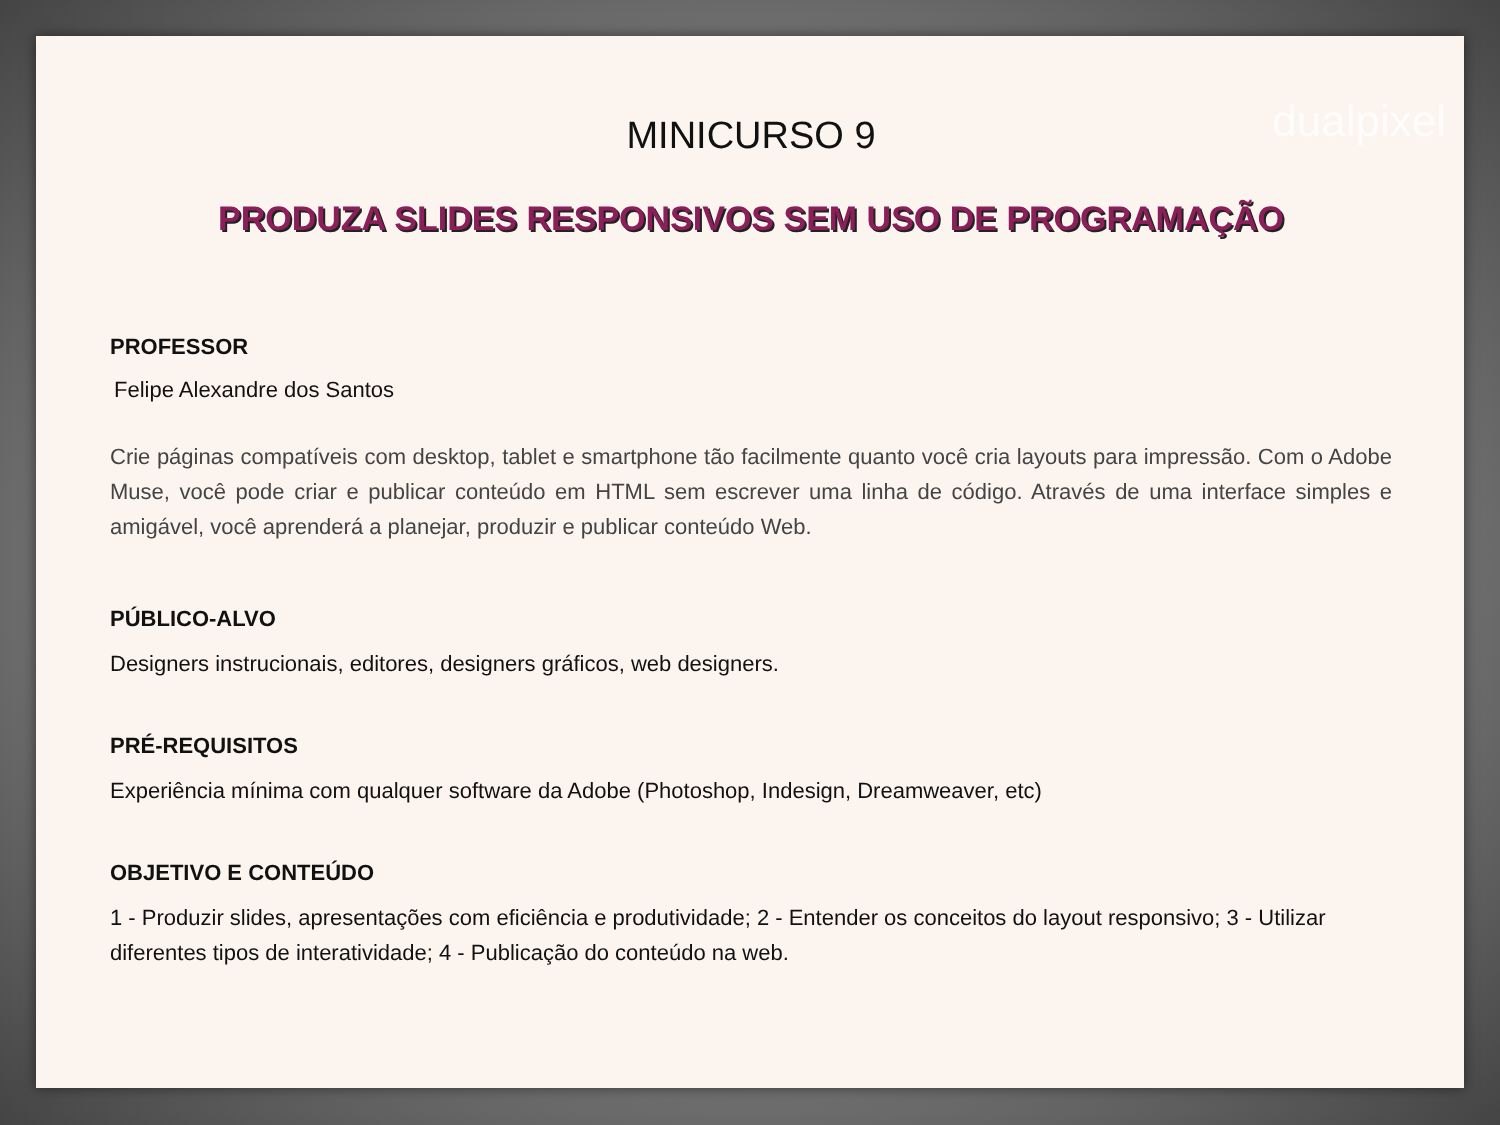dualpixel
MINICURSO 9
PRODUZA SLIDES RESPONSIVOS SEM USO DE PROGRAMAÇÃO
PROFESSOR
Felipe Alexandre dos Santos
Crie páginas compatíveis com desktop, tablet e smartphone tão facilmente quanto você cria layouts para impressão. Com o Adobe Muse, você pode criar e publicar conteúdo em HTML sem escrever uma linha de código. Através de uma interface simples e amigável, você aprenderá a planejar, produzir e publicar conteúdo Web.
PÚBLICO-ALVO
Designers instrucionais, editores, designers gráficos, web designers.
PRÉ-REQUISITOS
Experiência mínima com qualquer software da Adobe (Photoshop, Indesign, Dreamweaver, etc)
OBJETIVO E CONTEÚDO
1 - Produzir slides, apresentações com eficiência e produtividade; 2 - Entender os conceitos do layout responsivo; 3 - Utilizar diferentes tipos de interatividade; 4 - Publicação do conteúdo na web.